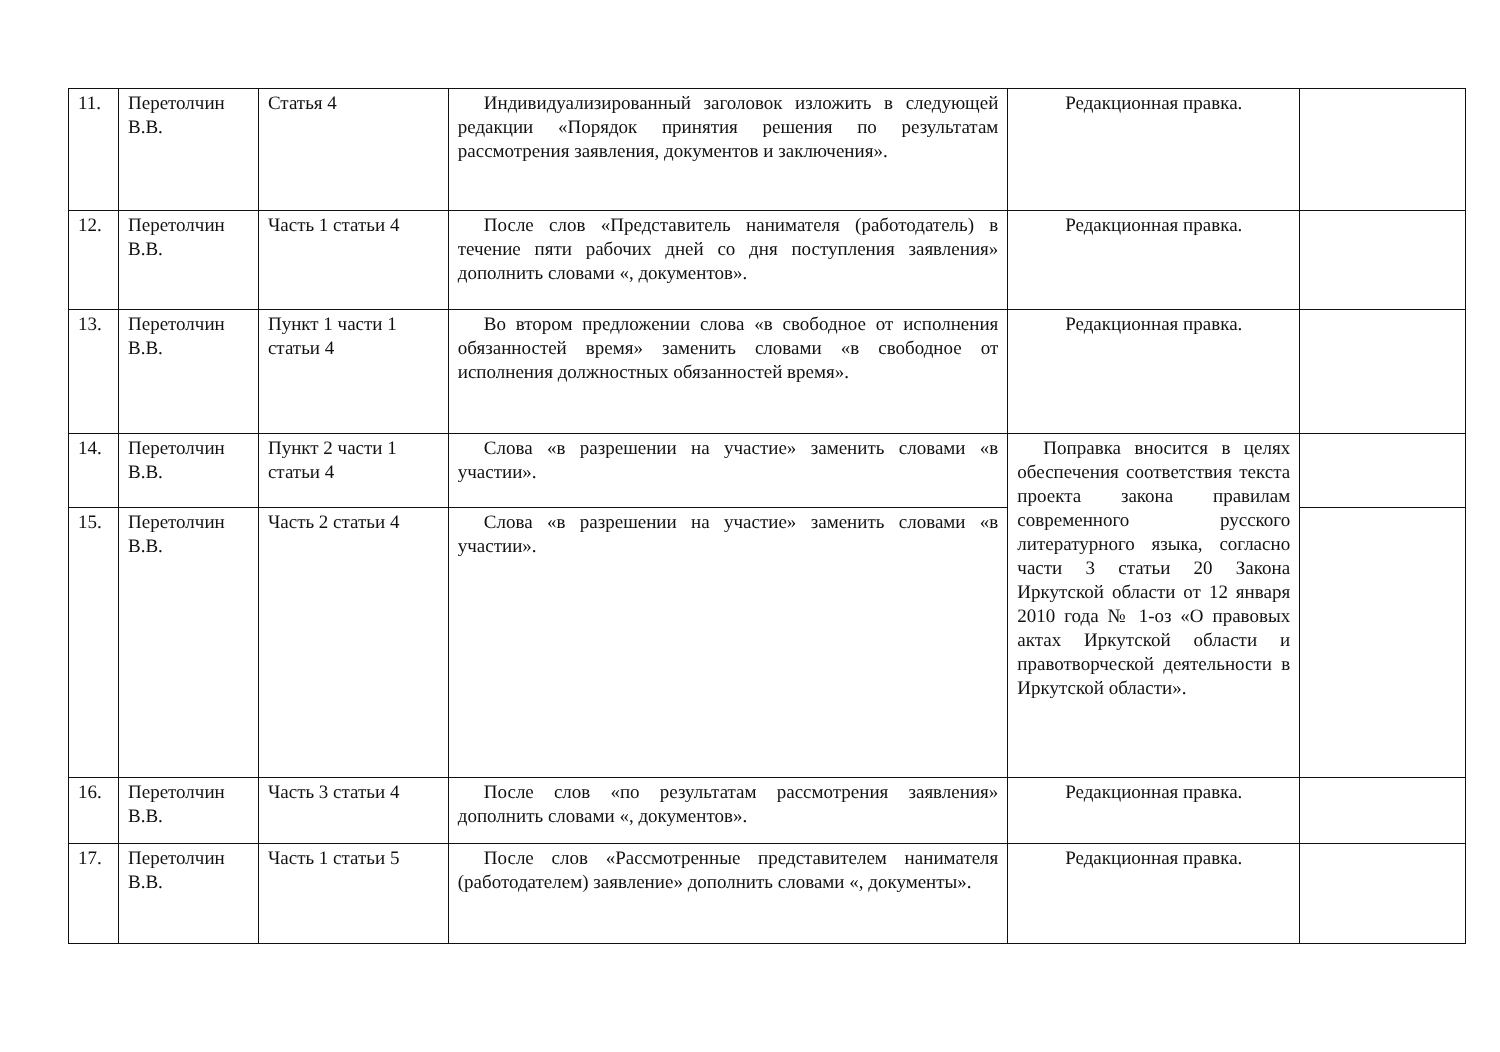| 11. | Перетолчин В.В. | Статья 4 | Индивидуализированный заголовок изложить в следующей редакции «Порядок принятия решения по результатам рассмотрения заявления, документов и заключения». | Редакционная правка. | |
| 12. | Перетолчин В.В. | Часть 1 статьи 4 | После слов «Представитель нанимателя (работодатель) в течение пяти рабочих дней со дня поступления заявления» дополнить словами «, документов». | Редакционная правка. | |
| 13. | Перетолчин В.В. | Пункт 1 части 1 статьи 4 | Во втором предложении слова «в свободное от исполнения обязанностей время» заменить словами «в свободное от исполнения должностных обязанностей время». | Редакционная правка. | |
| 14. | Перетолчин В.В. | Пункт 2 части 1 статьи 4 | Слова «в разрешении на участие» заменить словами «в участии». | Поправка вносится в целях обеспечения соответствия текста проекта закона правилам современного русского литературного языка, согласно части 3 статьи 20 Закона Иркутской области от 12 января 2010 года № 1-оз «О правовых актах Иркутской области и правотворческой деятельности в Иркутской области». | |
| 15. | Перетолчин В.В. | Часть 2 статьи 4 | Слова «в разрешении на участие» заменить словами «в участии». | | |
| 16. | Перетолчин В.В. | Часть 3 статьи 4 | После слов «по результатам рассмотрения заявления» дополнить словами «, документов». | Редакционная правка. | |
| 17. | Перетолчин В.В. | Часть 1 статьи 5 | После слов «Рассмотренные представителем нанимателя (работодателем) заявление» дополнить словами «, документы». | Редакционная правка. | |